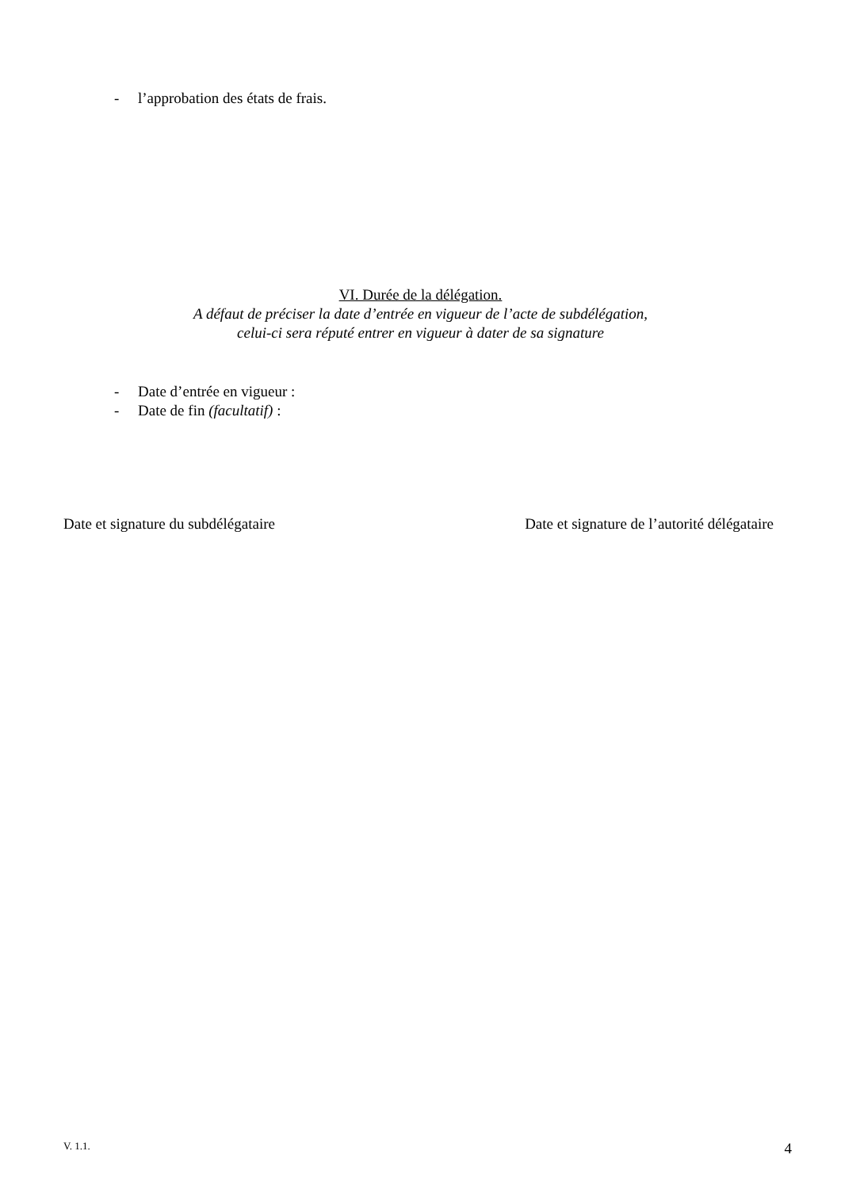- l’approbation des états de frais.
VI. Durée de la délégation.
A défaut de préciser la date d’entrée en vigueur de l’acte de subdélégation,
celui-ci sera réputé entrer en vigueur à dater de sa signature
- Date d’entrée en vigueur :
- Date de fin (facultatif) :
Date et signature du subdélégataire Date et signature de l’autorité délégataire
V. 1.1. 4